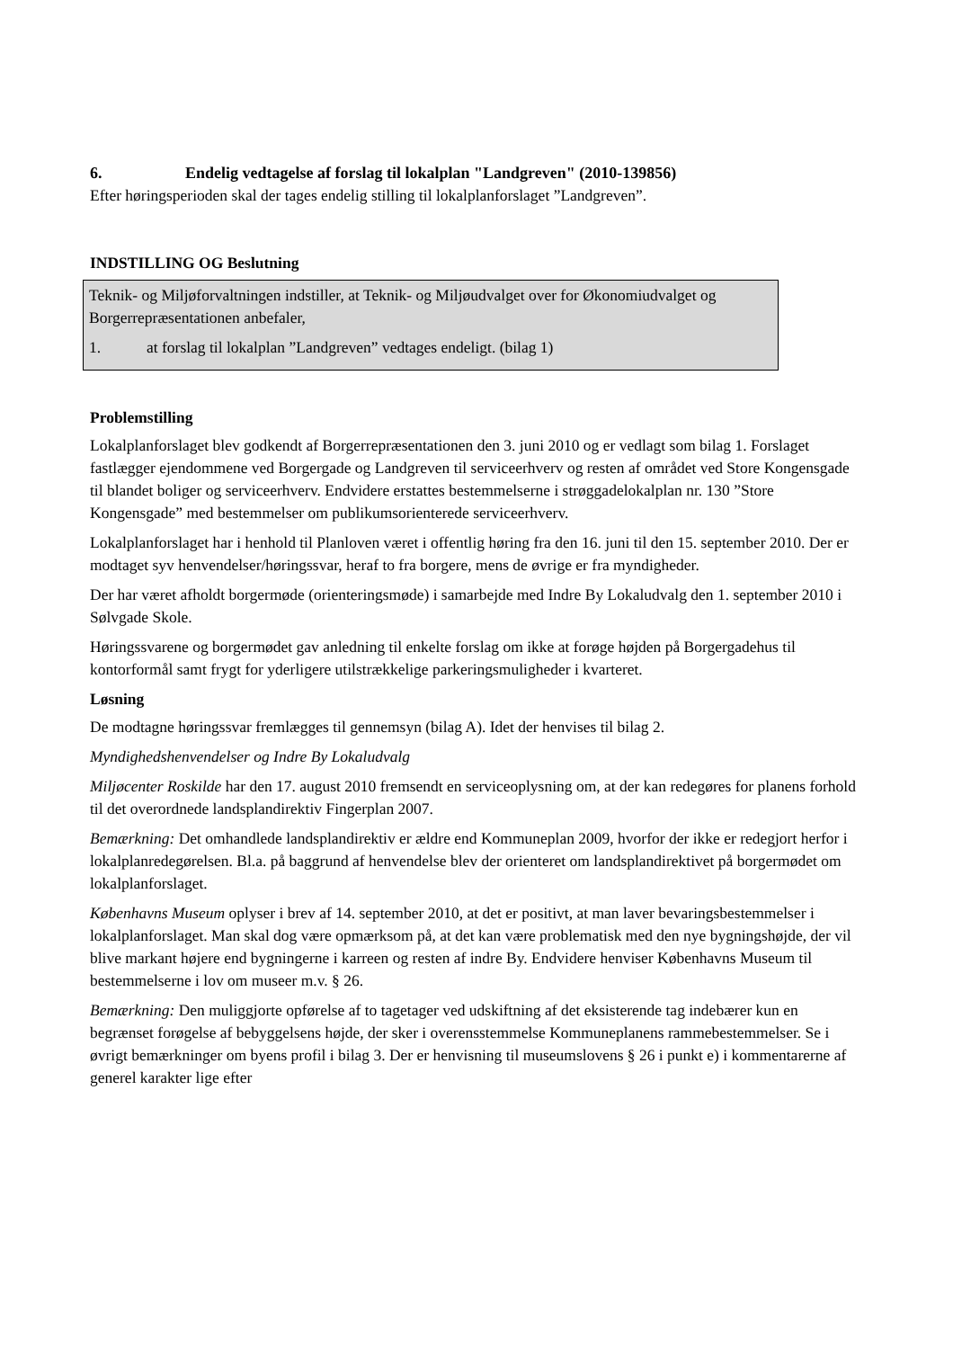6. Endelig vedtagelse af forslag til lokalplan "Landgreven" (2010-139856)
Efter høringsperioden skal der tages endelig stilling til lokalplanforslaget ”Landgreven”.
INDSTILLING OG Beslutning
Teknik- og Miljøforvaltningen indstiller, at Teknik- og Miljøudvalget over for Økonomiudvalget og Borgerrepræsentationen anbefaler,
1. at forslag til lokalplan ”Landgreven” vedtages endeligt. (bilag 1)
Problemstilling
Lokalplanforslaget blev godkendt af Borgerrepræsentationen den 3. juni 2010 og er vedlagt som bilag 1. Forslaget fastlægger ejendommene ved Borgergade og Landgreven til serviceerhverv og resten af området ved Store Kongensgade til blandet boliger og serviceerhverv. Endvidere erstattes bestemmelserne i strøggadelokalplan nr. 130 ”Store Kongensgade” med bestemmelser om publikumsorienterede serviceerhverv.
Lokalplanforslaget har i henhold til Planloven været i offentlig høring fra den 16. juni til den 15. september 2010. Der er modtaget syv henvendelser/høringssvar, heraf to fra borgere, mens de øvrige er fra myndigheder.
Der har været afholdt borgermøde (orienteringsmøde) i samarbejde med Indre By Lokaludvalg den 1. september 2010 i Sølvgade Skole.
Høringssvarene og borgermødet gav anledning til enkelte forslag om ikke at forøge højden på Borgergadehus til kontorformål samt frygt for yderligere utilstrækkelige parkeringsmuligheder i kvarteret.
Løsning
De modtagne høringssvar fremlægges til gennemsyn (bilag A). Idet der henvises til bilag 2.
Myndighedshenvendelser og Indre By Lokaludvalg
Miljøcenter Roskilde har den 17. august 2010 fremsendt en serviceoplysning om, at der kan redegøres for planens forhold til det overordnede landsplandirektiv Fingerplan 2007.
Bemærkning: Det omhandlede landsplandirektiv er ældre end Kommuneplan 2009, hvorfor der ikke er redegjort herfor i lokalplanredegørelsen. Bl.a. på baggrund af henvendelse blev der orienteret om landsplandirektivet på borgermødet om lokalplanforslaget.
Københavns Museum oplyser i brev af 14. september 2010, at det er positivt, at man laver bevaringsbestemmelser i lokalplanforslaget. Man skal dog være opmærksom på, at det kan være problematisk med den nye bygningshøjde, der vil blive markant højere end bygningerne i karreen og resten af indre By. Endvidere henviser Københavns Museum til bestemmelserne i lov om museer m.v. § 26.
Bemærkning: Den muliggjorte opførelse af to tagetager ved udskiftning af det eksisterende tag indebærer kun en begrænset forøgelse af bebyggelsens højde, der sker i overensstemmelse Kommuneplanens rammebestemmelser. Se i øvrigt bemærkninger om byens profil i bilag 3. Der er henvisning til museumslovens § 26 i punkt e) i kommentarerne af generel karakter lige efter